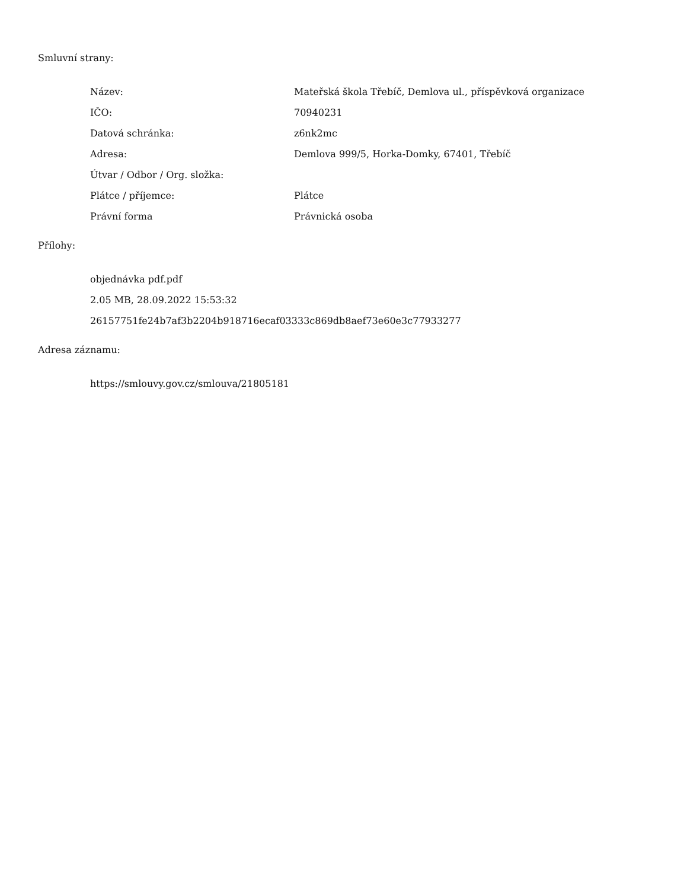Smluvní strany:
| Název: | Mateřská škola Třebíč, Demlova ul., příspěvková organizace |
| IČO: | 70940231 |
| Datová schránka: | z6nk2mc |
| Adresa: | Demlova 999/5, Horka-Domky, 67401, Třebíč |
| Útvar / Odbor / Org. složka: | |
| Plátce / příjemce: | Plátce |
| Právní forma | Právnická osoba |
Přílohy:
objednávka pdf.pdf
2.05 MB, 28.09.2022 15:53:32
26157751fe24b7af3b2204b918716ecaf03333c869db8aef73e60e3c77933277
Adresa záznamu:
https://smlouvy.gov.cz/smlouva/21805181